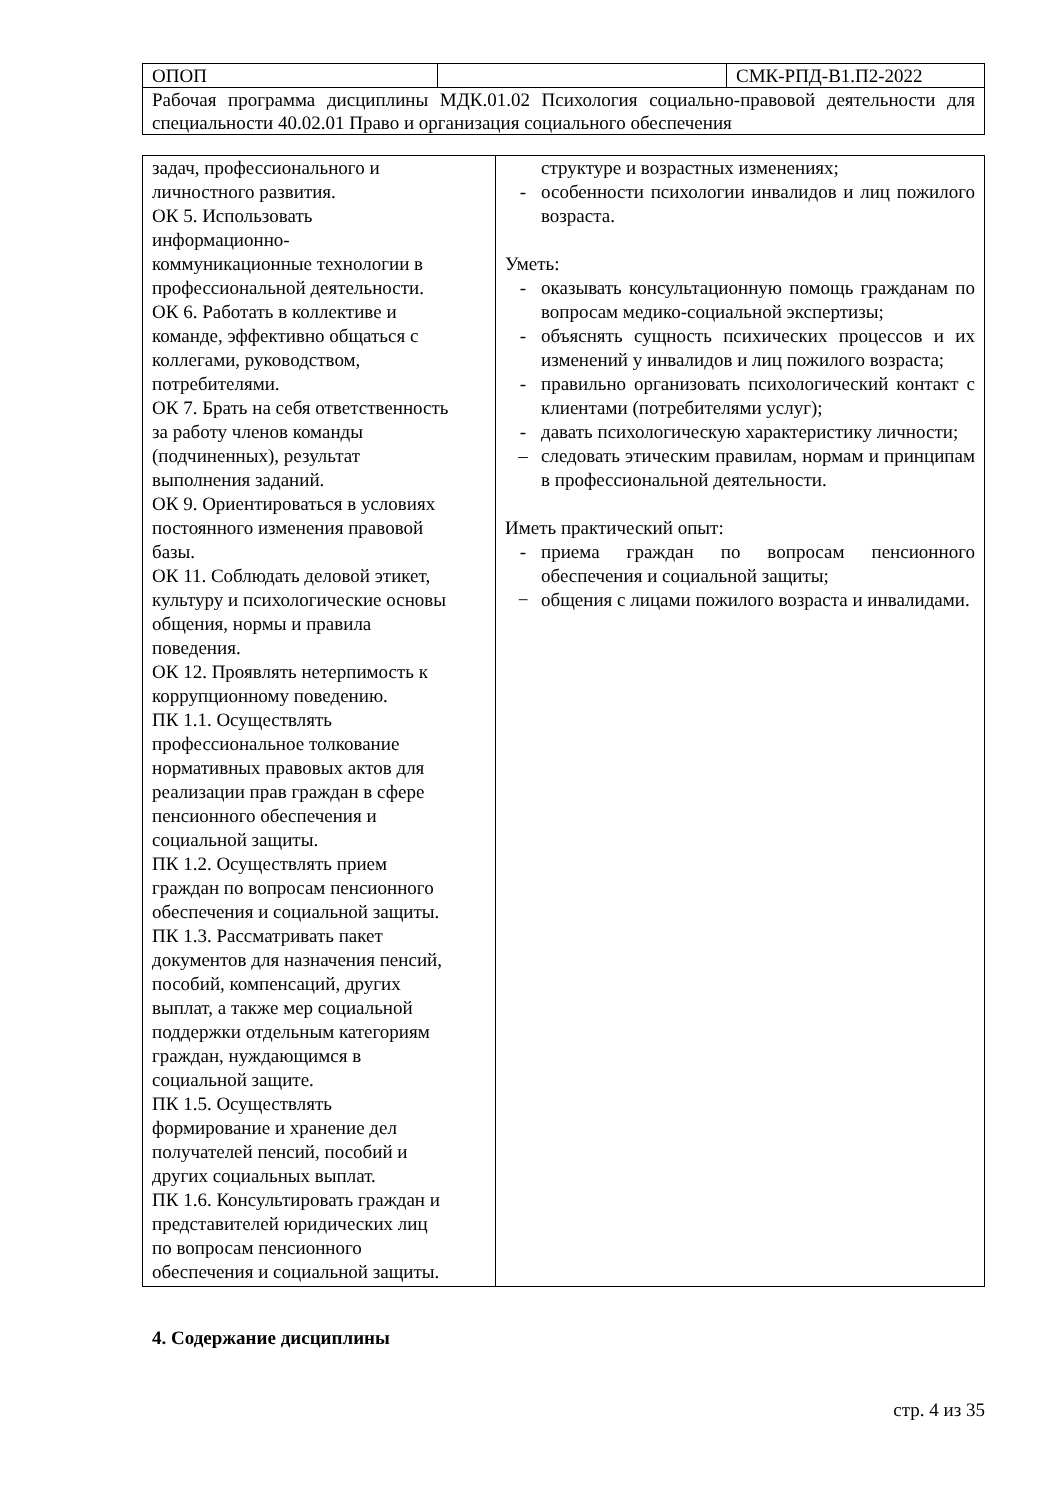| ОПОП | | СМК-РПД-В1.П2-2022 |
| Рабочая программа дисциплины МДК.01.02 Психология социально-правовой деятельности для специальности 40.02.01 Право и организация социального обеспечения | | |
| задач, профессионального и личностного развития. ОК 5. Использовать информационно- коммуникационные технологии в профессиональной деятельности. ОК 6. Работать в коллективе и команде, эффективно общаться с коллегами, руководством, потребителями. ОК 7. Брать на себя ответственность за работу членов команды (подчиненных), результат выполнения заданий. ОК 9. Ориентироваться в условиях постоянного изменения правовой базы. ОК 11. Соблюдать деловой этикет, культуру и психологические основы общения, нормы и правила поведения. ОК 12. Проявлять нетерпимость к коррупционному поведению. ПК 1.1. Осуществлять профессиональное толкование нормативных правовых актов для реализации прав граждан в сфере пенсионного обеспечения и социальной защиты. ПК 1.2. Осуществлять прием граждан по вопросам пенсионного обеспечения и социальной защиты. ПК 1.3. Рассматривать пакет документов для назначения пенсий, пособий, компенсаций, других выплат, а также мер социальной поддержки отдельным категориям граждан, нуждающимся в социальной защите. ПК 1.5. Осуществлять формирование и хранение дел получателей пенсий, пособий и других социальных выплат. ПК 1.6. Консультировать граждан и представителей юридических лиц по вопросам пенсионного обеспечения и социальной защиты. | структуре и возрастных изменениях; - особенности психологии инвалидов и лиц пожилого возраста. Уметь: - оказывать консультационную помощь гражданам по вопросам медико-социальной экспертизы; - объяснять сущность психических процессов и их изменений у инвалидов и лиц пожилого возраста; - правильно организовать психологический контакт с клиентами (потребителями услуг); - давать психологическую характеристику личности; – следовать этическим правилам, нормам и принципам в профессиональной деятельности. Иметь практический опыт: - приема граждан по вопросам пенсионного обеспечения и социальной защиты; − общения с лицами пожилого возраста и инвалидами. |
4. Содержание дисциплины
стр. 4 из 35